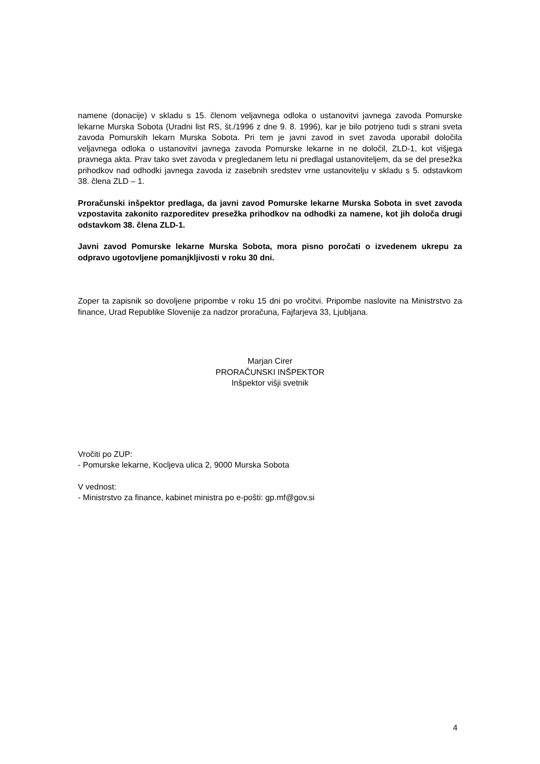namene (donacije) v skladu s 15. členom veljavnega odloka o ustanovitvi javnega zavoda Pomurske lekarne Murska Sobota (Uradni list RS, št./1996 z dne 9. 8. 1996), kar je bilo potrjeno tudi s strani sveta zavoda Pomurskih lekarn Murska Sobota. Pri tem je javni zavod in svet zavoda uporabil določila veljavnega odloka o ustanovitvi javnega zavoda Pomurske lekarne in ne določil, ZLD-1, kot višjega pravnega akta. Prav tako svet zavoda v pregledanem letu ni predlagal ustanoviteljem, da se del presežka prihodkov nad odhodki javnega zavoda iz zasebnih sredstev vrne ustanovitelju v skladu s 5. odstavkom 38. člena ZLD – 1.
Proračunski inšpektor predlaga, da javni zavod Pomurske lekarne Murska Sobota in svet zavoda vzpostavita zakonito razporeditev presežka prihodkov na odhodki za namene, kot jih določa drugi odstavkom 38. člena ZLD-1.
Javni zavod Pomurske lekarne Murska Sobota, mora pisno poročati o izvedenem ukrepu za odpravo ugotovljene pomanjkljivosti v roku 30 dni.
Zoper ta zapisnik so dovoljene pripombe v roku 15 dni po vročitvi. Pripombe naslovite na Ministrstvo za finance, Urad Republike Slovenije za nadzor proračuna, Fajfarjeva 33, Ljubljana.
Marjan Cirer
PRORAČUNSKI INŠPEKTOR
Inšpektor višji svetnik
Vročiti po ZUP:
- Pomurske lekarne, Kocljeva ulica 2, 9000 Murska Sobota
V vednost:
- Ministrstvo za finance, kabinet ministra po e-pošti: gp.mf@gov.si
4